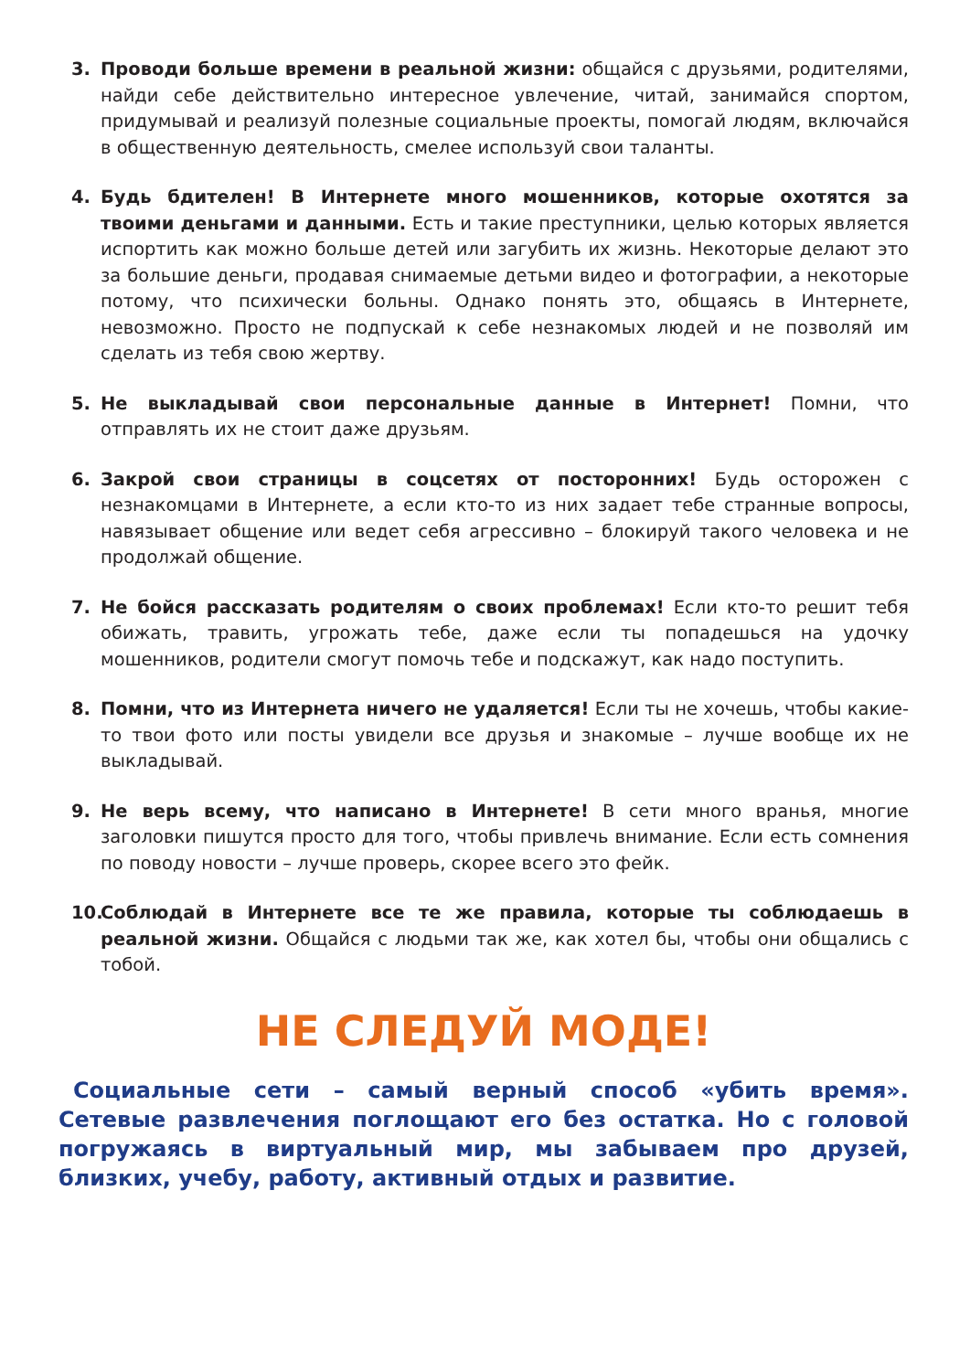3. Проводи больше времени в реальной жизни: общайся с друзьями, родителями, найди себе действительно интересное увлечение, читай, занимайся спортом, придумывай и реализуй полезные социальные проекты, помогай людям, включайся в общественную деятельность, смелее используй свои таланты.
4. Будь бдителен! В Интернете много мошенников, которые охотятся за твоими деньгами и данными. Есть и такие преступники, целью которых является испортить как можно больше детей или загубить их жизнь. Некоторые делают это за большие деньги, продавая снимаемые детьми видео и фотографии, а некоторые потому, что психически больны. Однако понять это, общаясь в Интернете, невозможно. Просто не подпускай к себе незнакомых людей и не позволяй им сделать из тебя свою жертву.
5. Не выкладывай свои персональные данные в Интернет! Помни, что отправлять их не стоит даже друзьям.
6. Закрой свои страницы в соцсетях от посторонних! Будь осторожен с незнакомцами в Интернете, а если кто-то из них задает тебе странные вопросы, навязывает общение или ведет себя агрессивно – блокируй такого человека и не продолжай общение.
7. Не бойся рассказать родителям о своих проблемах! Если кто-то решит тебя обижать, травить, угрожать тебе, даже если ты попадешься на удочку мошенников, родители смогут помочь тебе и подскажут, как надо поступить.
8. Помни, что из Интернета ничего не удаляется! Если ты не хочешь, чтобы какие-то твои фото или посты увидели все друзья и знакомые – лучше вообще их не выкладывай.
9. Не верь всему, что написано в Интернете! В сети много вранья, многие заголовки пишутся просто для того, чтобы привлечь внимание. Если есть сомнения по поводу новости – лучше проверь, скорее всего это фейк.
10.
Соблюдай в Интернете все те же правила, которые ты соблюдаешь в реальной жизни. Общайся с людьми так же, как хотел бы, чтобы они общались с тобой.
НЕ СЛЕДУЙ МОДЕ!
Социальные сети – самый верный способ «убить время». Сетевые развлечения поглощают его без остатка. Но с головой погружаясь в виртуальный мир, мы забываем про друзей, близких, учебу, работу, активный отдых и развитие.